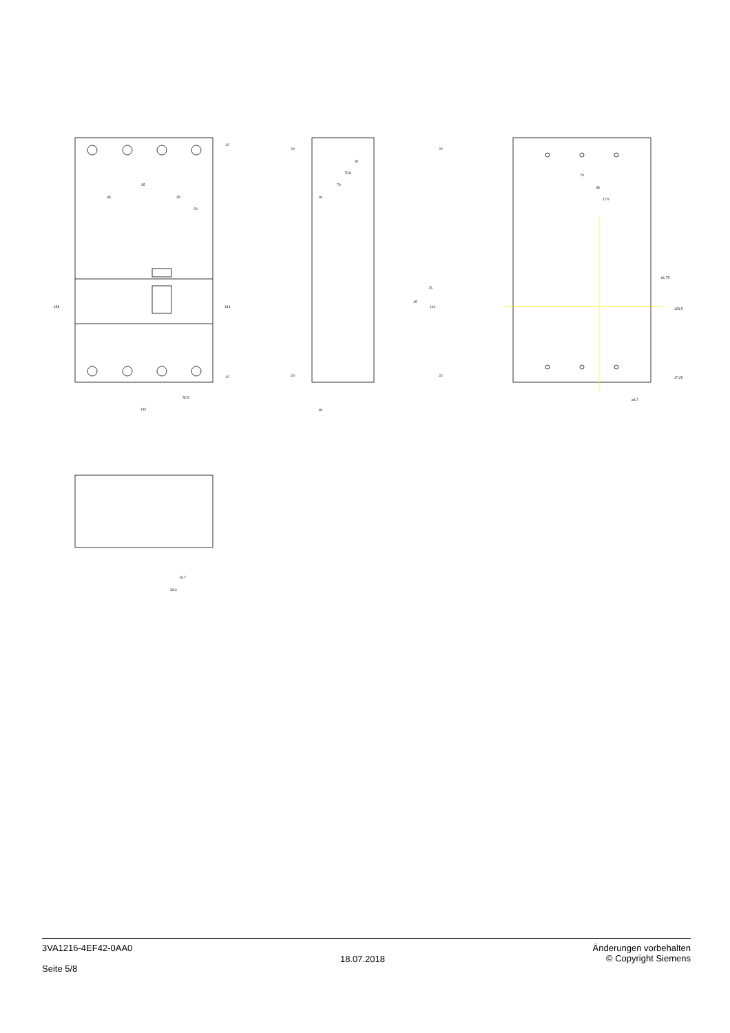35
35
35
20
140
52.5
91
75.8
70
18
18
70
35
17.5
⌀4.7
16.7
33.4
158
134
12
12
20
20
22
22
75
114
45
61.75
123.5
17.25
3VA1216-4EF42-0AA0
Seite 5/8
18.07.2018
Änderungen vorbehalten
© Copyright Siemens